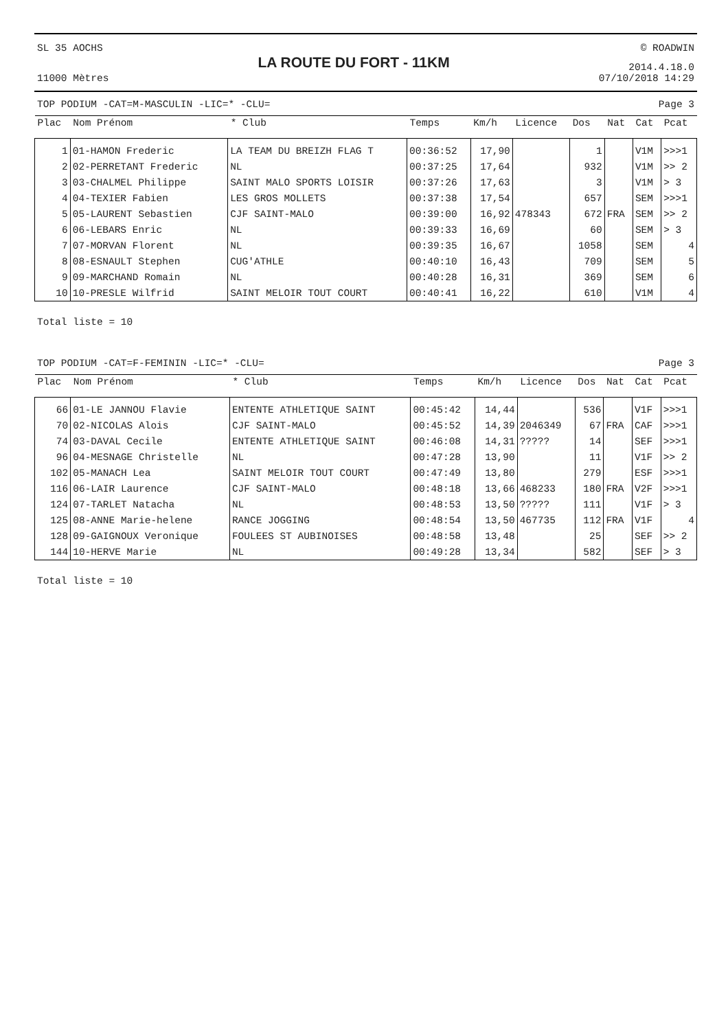SL 35 AOCHS
11000 Mètres
LA ROUTE DU FORT - 11KM
© ROADWIN
2014.4.18.0
07/10/2018 14:29
TOP PODIUM -CAT=M-MASCULIN -LIC=* -CLU= Page 3
| Plac | Nom Prénom | * Club | Temps | Km/h | Licence | Dos | Nat | Cat | Pcat |
| --- | --- | --- | --- | --- | --- | --- | --- | --- | --- |
| 1 | 01-HAMON Frederic | LA TEAM DU BREIZH FLAG T | 00:36:52 | 17,90 | | 1 | | V1M | >>>1 |
| 2 | 02-PERRETANT Frederic | NL | 00:37:25 | 17,64 | | 932 | | V1M | >> 2 |
| 3 | 03-CHALMEL Philippe | SAINT MALO SPORTS LOISIR | 00:37:26 | 17,63 | | 3 | | V1M | > 3 |
| 4 | 04-TEXIER Fabien | LES GROS MOLLETS | 00:37:38 | 17,54 | | 657 | | SEM | >>>1 |
| 5 | 05-LAURENT Sebastien | CJF SAINT-MALO | 00:39:00 | 16,92 | 478343 | 672 | FRA | SEM | >> 2 |
| 6 | 06-LEBARS Enric | NL | 00:39:33 | 16,69 | | 60 | | SEM | > 3 |
| 7 | 07-MORVAN Florent | NL | 00:39:35 | 16,67 | | 1058 | | SEM | 4 |
| 8 | 08-ESNAULT Stephen | CUG'ATHLE | 00:40:10 | 16,43 | | 709 | | SEM | 5 |
| 9 | 09-MARCHAND Romain | NL | 00:40:28 | 16,31 | | 369 | | SEM | 6 |
| 10 | 10-PRESLE Wilfrid | SAINT MELOIR TOUT COURT | 00:40:41 | 16,22 | | 610 | | V1M | 4 |
Total liste = 10
TOP PODIUM -CAT=F-FEMININ -LIC=* -CLU= Page 3
| Plac | Nom Prénom | * Club | Temps | Km/h | Licence | Dos | Nat | Cat | Pcat |
| --- | --- | --- | --- | --- | --- | --- | --- | --- | --- |
| 66 | 01-LE JANNOU Flavie | ENTENTE ATHLETIQUE SAINT | 00:45:42 | 14,44 | | 536 | | V1F | >>>1 |
| 70 | 02-NICOLAS Alois | CJF SAINT-MALO | 00:45:52 | 14,39 | 2046349 | 67 | FRA | CAF | >>>1 |
| 74 | 03-DAVAL Cecile | ENTENTE ATHLETIQUE SAINT | 00:46:08 | 14,31 | ????? | 14 | | SEF | >>>1 |
| 96 | 04-MESNAGE Christelle | NL | 00:47:28 | 13,90 | | 11 | | V1F | >> 2 |
| 102 | 05-MANACH Lea | SAINT MELOIR TOUT COURT | 00:47:49 | 13,80 | | 279 | | ESF | >>>1 |
| 116 | 06-LAIR Laurence | CJF SAINT-MALO | 00:48:18 | 13,66 | 468233 | 180 | FRA | V2F | >>>1 |
| 124 | 07-TARLET Natacha | NL | 00:48:53 | 13,50 | ????? | 111 | | V1F | > 3 |
| 125 | 08-ANNE Marie-helene | RANCE JOGGING | 00:48:54 | 13,50 | 467735 | 112 | FRA | V1F | 4 |
| 128 | 09-GAIGNOUX Veronique | FOULEES ST AUBINOISES | 00:48:58 | 13,48 | | 25 | | SEF | >> 2 |
| 144 | 10-HERVE Marie | NL | 00:49:28 | 13,34 | | 582 | | SEF | > 3 |
Total liste = 10